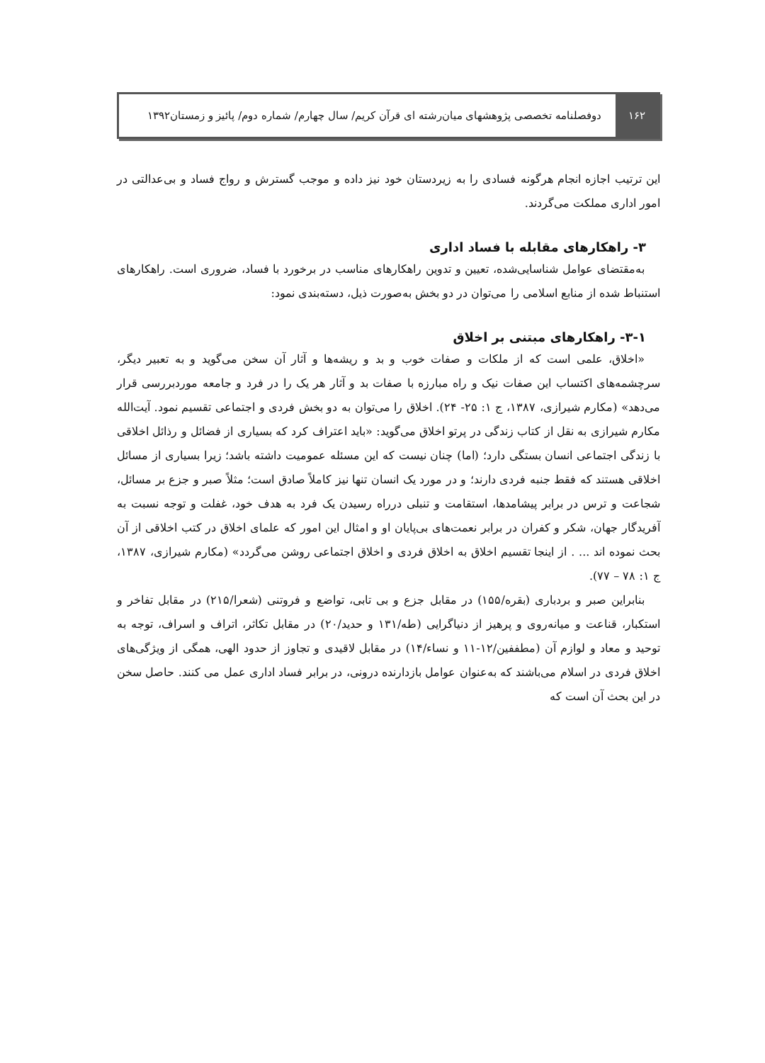۱۶۲
دوفصلنامه تخصصی پژوهشهای میان‌رشته ای قرآن کریم/ سال چهارم/ شماره دوم/ پائیز و زمستان۱۳۹۲
این ترتیب اجازه انجام هرگونه فسادی را به زیردستان خود نیز داده و موجب گسترش و رواج فساد و بی‌عدالتی در امور اداری مملکت می‌گردند.
۳- راهکارهای مقابله با فساد اداری
به‌مقتضای عوامل شناسایی‌شده، تعیین و تدوین راهکارهای مناسب در برخورد با فساد، ضروری است. راهکارهای استنباط شده از منابع اسلامی را می‌توان در دو بخش به‌صورت ذیل، دسته‌بندی نمود:
۳-۱- راهکارهای مبتنی بر اخلاق
«اخلاق، علمی است که از ملکات و صفات خوب و بد و ریشه‌ها و آثار آن سخن می‌گوید و به تعبیر دیگر، سرچشمه‌های اکتساب این صفات نیک و راه مبارزه با صفات بد و آثار هر یک را در فرد و جامعه موردبررسی قرار می‌دهد» (مکارم شیرازی، ۱۳۸۷، ج ۱: ۲۵- ۲۴). اخلاق را می‌توان به دو بخش فردی و اجتماعی تقسیم نمود. آیت‌الله مکارم شیرازی به نقل از کتاب زندگی در پرتو اخلاق می‌گوید: «باید اعتراف کرد که بسیاری از فضائل و رذائل اخلاقی با زندگی اجتماعی انسان بستگی دارد؛ (اما) چنان نیست که این مسئله عمومیت داشته باشد؛ زیرا بسیاری از مسائل اخلاقی هستند که فقط جنبه فردی دارند؛ و در مورد یک انسان تنها نیز کاملاً صادق است؛ مثلاً صبر و جزع بر مسائل، شجاعت و ترس در برابر پیشامدها، استقامت و تنبلی درراه رسیدن یک فرد به هدف خود، غفلت و توجه نسبت به آفریدگار جهان، شکر و کفران در برابر نعمت‌های بی‌پایان او و امثال این امور که علمای اخلاق در کتب اخلاقی از آن بحث نموده اند ... . از اینجا تقسیم اخلاق به اخلاق فردی و اخلاق اجتماعی روشن می‌گردد» (مکارم شیرازی، ۱۳۸۷، ج ۱: ۷۸ – ۷۷).
بنابراین صبر و بردباری (بقره/۱۵۵) در مقابل جزع و بی تابی، تواضع و فروتنی (شعرا/۲۱۵) در مقابل تفاخر و استکبار، قناعت و میانه‌روی و پرهیز از دنیاگرایی (طه/۱۳۱ و حدید/۲۰) در مقابل تکاثر، اتراف و اسراف، توجه به توحید و معاد و لوازم آن (مطففین/۱۲-۱۱ و نساء/۱۴) در مقابل لاقیدی و تجاوز از حدود الهی، همگی از ویژگی‌های اخلاق فردی در اسلام می‌باشند که به‌عنوان عوامل بازدارنده درونی، در برابر فساد اداری عمل می کنند. حاصل سخن در این بحث آن است که